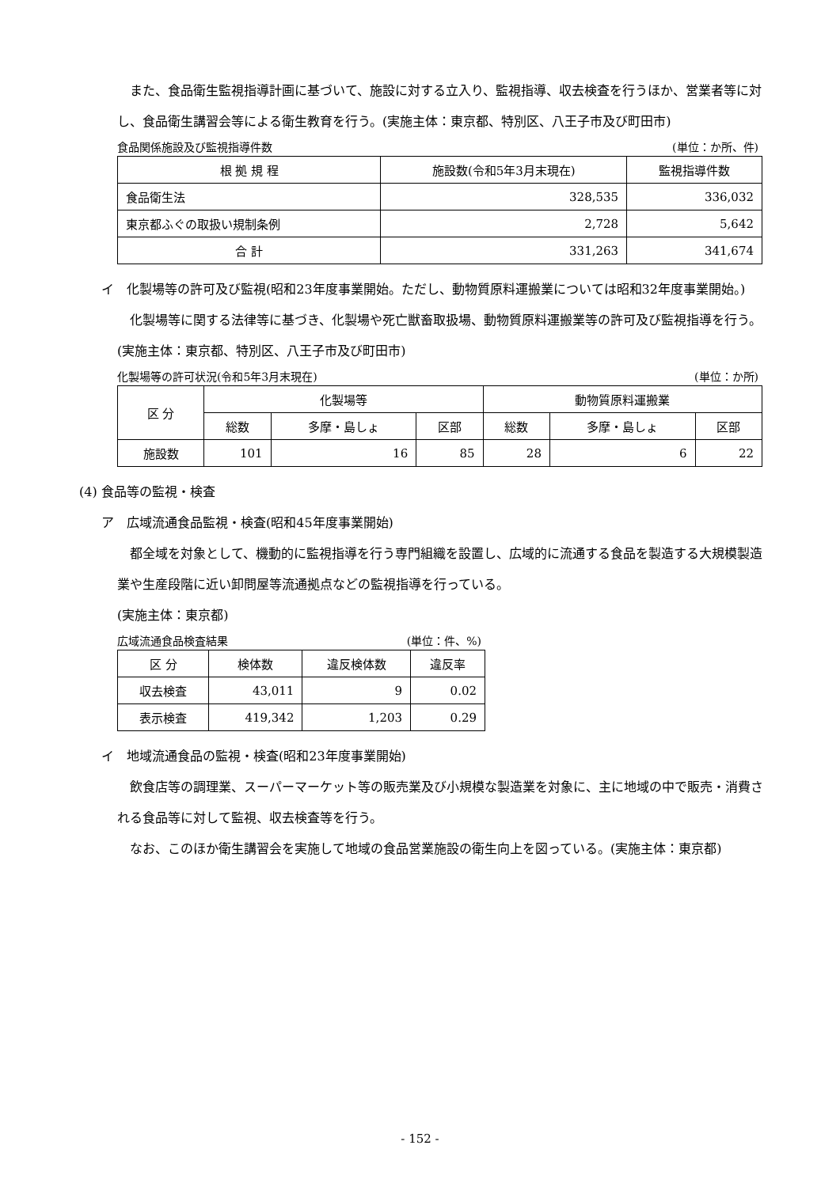また、食品衛生監視指導計画に基づいて、施設に対する立入り、監視指導、収去検査を行うほか、営業者等に対し、食品衛生講習会等による衛生教育を行う。(実施主体：東京都、特別区、八王子市及び町田市)
食品関係施設及び監視指導件数 (単位：か所、件)
| 根 拠 規 程 | 施設数(令和5年3月末現在) | 監視指導件数 |
| --- | --- | --- |
| 食品衛生法 | 328,535 | 336,032 |
| 東京都ふぐの取扱い規制条例 | 2,728 | 5,642 |
| 合 計 | 331,263 | 341,674 |
イ　化製場等の許可及び監視(昭和23年度事業開始。ただし、動物質原料運搬業については昭和32年度事業開始。)
化製場等に関する法律等に基づき、化製場や死亡獣畜取扱場、動物質原料運搬業等の許可及び監視指導を行う。(実施主体：東京都、特別区、八王子市及び町田市)
化製場等の許可状況(令和5年3月末現在) (単位：か所)
| 区 分 | 化製場等 | | | 動物質原料運搬業 | | |
| --- | --- | --- | --- | --- | --- | --- |
| | 総数 | 多摩・島しょ | 区部 | 総数 | 多摩・島しょ | 区部 |
| 施設数 | 101 | 16 | 85 | 28 | 6 | 22 |
(4) 食品等の監視・検査
ア　広域流通食品監視・検査(昭和45年度事業開始)
都全域を対象として、機動的に監視指導を行う専門組織を設置し、広域的に流通する食品を製造する大規模製造業や生産段階に近い卸問屋等流通拠点などの監視指導を行っている。
(実施主体：東京都)
広域流通食品検査結果 (単位：件、%)
| 区 分 | 検体数 | 違反検体数 | 違反率 |
| --- | --- | --- | --- |
| 収去検査 | 43,011 | 9 | 0.02 |
| 表示検査 | 419,342 | 1,203 | 0.29 |
イ　地域流通食品の監視・検査(昭和23年度事業開始)
飲食店等の調理業、スーパーマーケット等の販売業及び小規模な製造業を対象に、主に地域の中で販売・消費される食品等に対して監視、収去検査等を行う。
なお、このほか衛生講習会を実施して地域の食品営業施設の衛生向上を図っている。(実施主体：東京都)
- 152 -